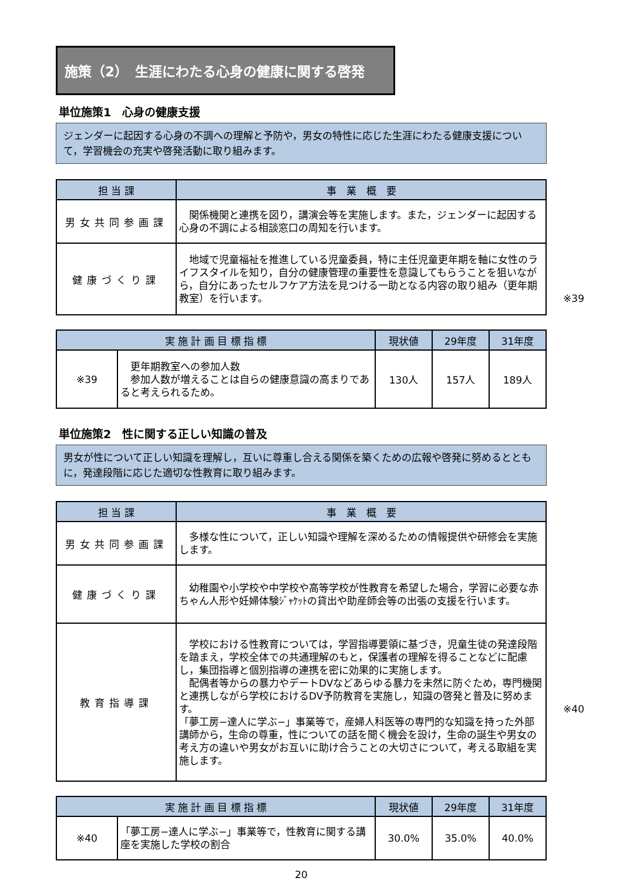施策（2）　生涯にわたる心身の健康に関する啓発
単位施策1　心身の健康支援
ジェンダーに起因する心身の不調への理解と予防や，男女の特性に応じた生涯にわたる健康支援について，学習機会の充実や啓発活動に取り組みます。
| 担 当 課 | 事 業 概 要 |
| --- | --- |
| 男女共同参画課 | 関係機関と連携を図り，講演会等を実施します。また，ジェンダーに起因する心身の不調による相談窓口の周知を行います。 |
| 健康づくり課 | 地域で児童福祉を推進している児童委員，特に主任児童更年期を軸に女性のライフスタイルを知り，自分の健康管理の重要性を意識してもらうことを狙いながら，自分にあったセルフケア方法を見つける一助となる内容の取り組み（更年期教室）を行います。 ※39 |
| 実 施 計 画 目 標 指 標 | | 現状値 | 29年度 | 31年度 |
| --- | --- | --- | --- | --- |
| ※39 | 更年期教室への参加人数 参加人数が増えることは自らの健康意識の高まりであると考えられるため。 | 130人 | 157人 | 189人 |
単位施策2　性に関する正しい知識の普及
男女が性について正しい知識を理解し，互いに尊重し合える関係を築くための広報や啓発に努めるとともに，発達段階に応じた適切な性教育に取り組みます。
| 担 当 課 | 事 業 概 要 |
| --- | --- |
| 男女共同参画課 | 多様な性について，正しい知識や理解を深めるための情報提供や研修会を実施します。 |
| 健康づくり課 | 幼稚園や小学校や中学校や高等学校が性教育を希望した場合，学習に必要な赤ちゃん人形や妊婦体験ｼﾞｬｹｯﾄの貸出や助産師会等の出張の支援を行います。 |
| 教育指導課 | 学校における性教育については，学習指導要領に基づき，児童生徒の発達段階を踏まえ，学校全体での共通理解のもと，保護者の理解を得ることなどに配慮し，集団指導と個別指導の連携を密に効果的に実施します。 配偶者等からの暴力やデートDVなどあらゆる暴力を未然に防ぐため，専門機関と連携しながら学校におけるDV予防教育を実施し，知識の啓発と普及に努めます。 ※40 「夢工房−達人に学ぶ−」事業等で，産婦人科医等の専門的な知識を持った外部講師から，生命の尊重，性についての話を聞く機会を設け，生命の誕生や男女の考え方の違いや男女がお互いに助け合うことの大切さについて，考える取組を実施します。 |
| 実 施 計 画 目 標 指 標 | | 現状値 | 29年度 | 31年度 |
| --- | --- | --- | --- | --- |
| ※40 | 「夢工房−達人に学ぶ−」事業等で，性教育に関する講座を実施した学校の割合 | 30.0% | 35.0% | 40.0% |
20